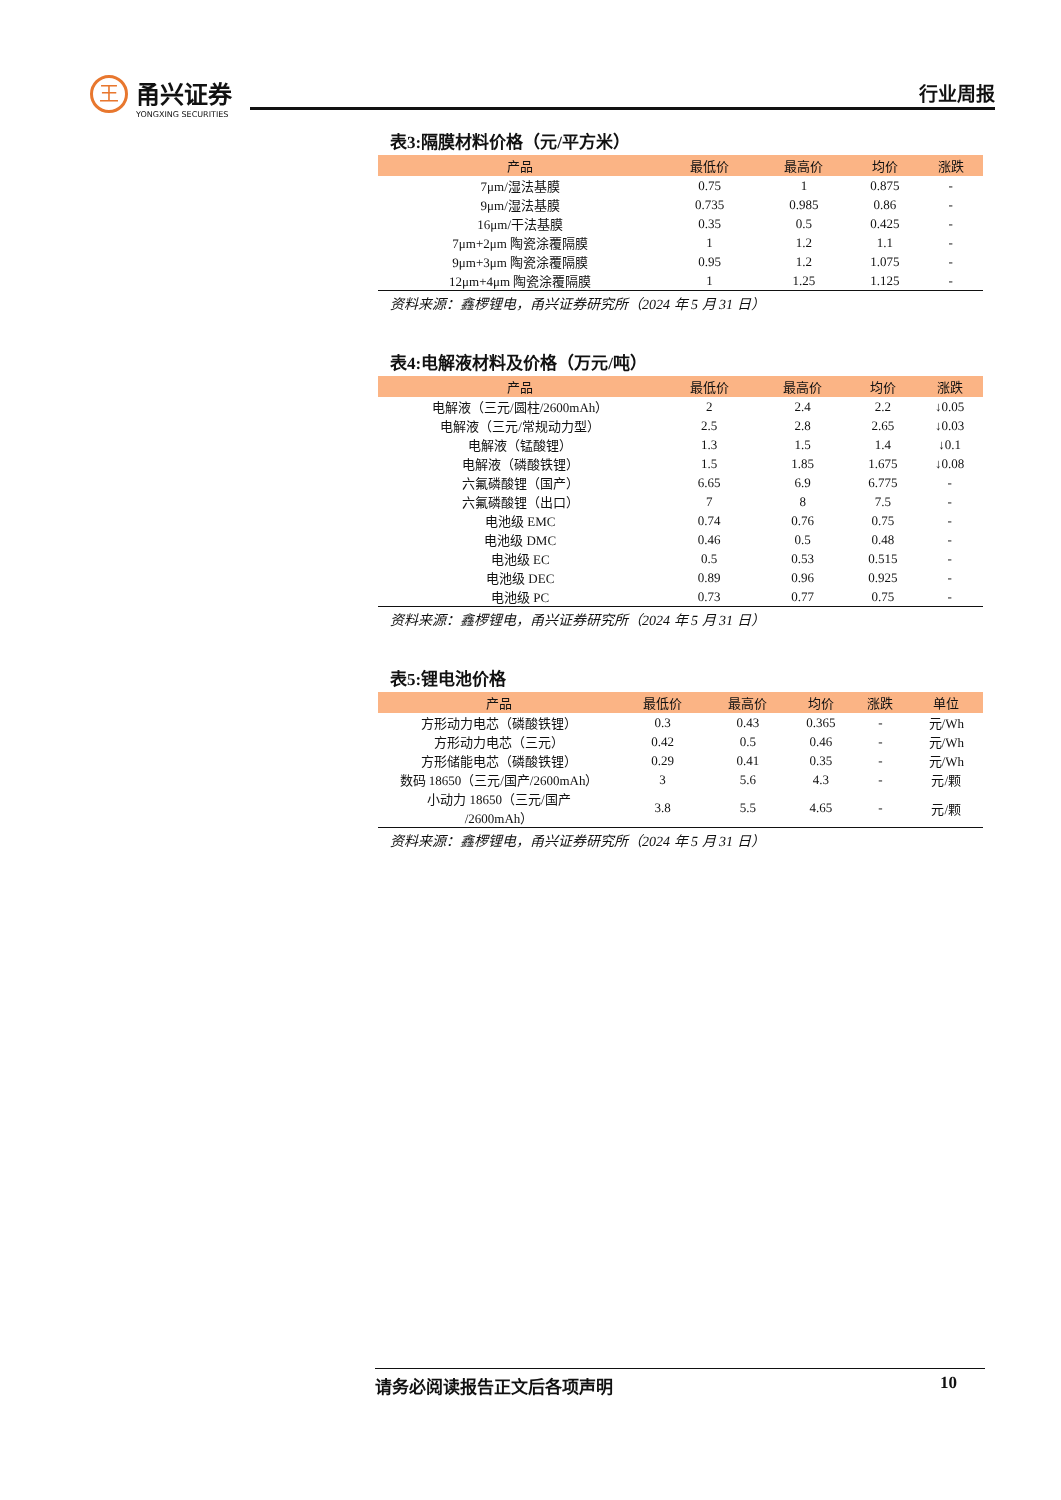王
甬兴证券
YONGXING SECURITIES
行业周报
表3:隔膜材料价格（元/平方米）
| 产品 | 最低价 | 最高价 | 均价 | 涨跌 |
| --- | --- | --- | --- | --- |
| 7μm/湿法基膜 | 0.75 | 1 | 0.875 | - |
| 9μm/湿法基膜 | 0.735 | 0.985 | 0.86 | - |
| 16μm/干法基膜 | 0.35 | 0.5 | 0.425 | - |
| 7μm+2μm 陶瓷涂覆隔膜 | 1 | 1.2 | 1.1 | - |
| 9μm+3μm 陶瓷涂覆隔膜 | 0.95 | 1.2 | 1.075 | - |
| 12μm+4μm 陶瓷涂覆隔膜 | 1 | 1.25 | 1.125 | - |
资料来源：鑫椤锂电，甬兴证券研究所（2024 年 5 月 31 日）
表4:电解液材料及价格（万元/吨）
| 产品 | 最低价 | 最高价 | 均价 | 涨跌 |
| --- | --- | --- | --- | --- |
| 电解液（三元/圆柱/2600mAh） | 2 | 2.4 | 2.2 | ↓0.05 |
| 电解液（三元/常规动力型） | 2.5 | 2.8 | 2.65 | ↓0.03 |
| 电解液（锰酸锂） | 1.3 | 1.5 | 1.4 | ↓0.1 |
| 电解液（磷酸铁锂） | 1.5 | 1.85 | 1.675 | ↓0.08 |
| 六氟磷酸锂（国产） | 6.65 | 6.9 | 6.775 | - |
| 六氟磷酸锂（出口） | 7 | 8 | 7.5 | - |
| 电池级 EMC | 0.74 | 0.76 | 0.75 | - |
| 电池级 DMC | 0.46 | 0.5 | 0.48 | - |
| 电池级 EC | 0.5 | 0.53 | 0.515 | - |
| 电池级 DEC | 0.89 | 0.96 | 0.925 | - |
| 电池级 PC | 0.73 | 0.77 | 0.75 | - |
资料来源：鑫椤锂电，甬兴证券研究所（2024 年 5 月 31 日）
表5:锂电池价格
| 产品 | 最低价 | 最高价 | 均价 | 涨跌 | 单位 |
| --- | --- | --- | --- | --- | --- |
| 方形动力电芯（磷酸铁锂） | 0.3 | 0.43 | 0.365 | - | 元/Wh |
| 方形动力电芯（三元） | 0.42 | 0.5 | 0.46 | - | 元/Wh |
| 方形储能电芯（磷酸铁锂） | 0.29 | 0.41 | 0.35 | - | 元/Wh |
| 数码 18650（三元/国产/2600mAh） | 3 | 5.6 | 4.3 | - | 元/颗 |
| 小动力 18650（三元/国产 /2600mAh） | 3.8 | 5.5 | 4.65 | - | 元/颗 |
资料来源：鑫椤锂电，甬兴证券研究所（2024 年 5 月 31 日）
请务必阅读报告正文后各项声明 10